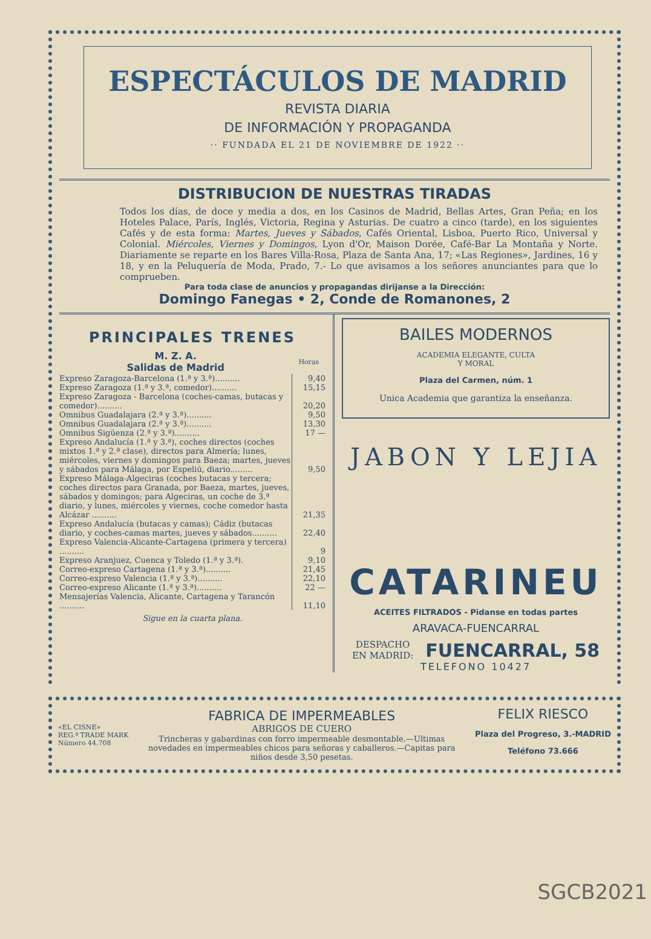ESPECTÁCULOS DE MADRID
REVISTA DIARIA
DE INFORMACIÓN Y PROPAGANDA
·· FUNDADA EL 21 DE NOVIEMBRE DE 1922 ··
DISTRIBUCION DE NUESTRAS TIRADAS
Todos los días, de doce y media a dos, en los Casinos de Madrid, Bellas Artes, Gran Peña; en los Hoteles Palace, París, Inglés, Victoria, Regina y Asturias. De cuatro a cinco (tarde), en los siguientes Cafés y de esta forma: Martes, Jueves y Sábados, Cafés Oriental, Lisboa, Puerto Rico, Universal y Colonial. Miércoles, Viernes y Domingos, Lyon d'Or, Maison Dorée, Café-Bar La Montaña y Norte. Diariamente se reparte en los Bares Villa-Rosa, Plaza de Santa Ana, 17; «Las Regiones», Jardines, 16 y 18, y en la Peluquería de Moda, Prado, 7.- Lo que avisamos a los señores anunciantes para que lo comprueben.
Para toda clase de anuncios y propagandas dirijanse a la Dirección:
Domingo Fanegas • 2, Conde de Romanones, 2
PRINCIPALES TRENES
| M. Z. A. Salidas de Madrid | Horas |
| --- | --- |
| Expreso Zaragoza-Barcelona (1.ª y 3.ª).......... | 9,40 |
| Expreso Zaragoza (1.ª y 3.ª, comedor).......... | 15,15 |
| Expreso Zaragoza - Barcelona (coches-camas, butacas y comedor).......... | 20,20 |
| Omnibus Guadalajara (2.ª y 3.ª).......... | 9,50 |
| Omnibus Guadalajara (2.ª y 3.ª).......... | 13,30 |
| Omnibus Sigüenza (2.ª y 3.ª).......... | 17 — |
| Expreso Andalucía (1.ª y 3.ª), coches directos (coches mixtos 1.ª y 2.ª clase), directos para Almería; lunes, miércoles, viernes y domingos para Baeza; martes, jueves y sábados para Málaga, por Espeliú, diario......... | 9,50 |
| Expreso Málaga-Algeciras (coches butacas y tercera; coches directos para Granada, por Baeza, martes, jueves, sábados y domingos; para Algeciras, un coche de 3.ª diario, y lunes, miércoles y viernes, coche comedor hasta Alcázar .......... | 21,35 |
| Expreso Andalucía (butacas y camas); Cádiz (butacas diario, y coches-camas martes, jueves y sábados.......... | 22,40 |
| Expreso Valencia-Alicante-Cartagena (primera y tercera) .......... | 9 |
| Expreso Aranjuez, Cuenca y Toledo (1.ª y 3.ª). | 9,10 |
| Correo-expreso Cartagena (1.ª y 3.ª).......... | 21,45 |
| Correo-expreso Valencia (1.ª y 3.ª).......... | 22,10 |
| Correo-expreso Alicante (1.ª y 3.ª).......... | 22 — |
| Mensajerías Valencia, Alicante, Cartagena y Tarancón .......... | 11,10 |
Sigue en la cuarta plana.
BAILES MODERNOS
ACADEMIA ELEGANTE, CULTA
Y MORAL
Plaza del Carmen, núm. 1
Unica Academia que garantiza la enseñanza.
JABON Y LEJIA
CATARINEU
ACEITES FILTRADOS - Pidanse en todas partes
ARAVACA-FUENCARRAL
DESPACHO
EN MADRID: FUENCARRAL, 58
TELEFONO 10427
«EL CISNE»
REG.º TRADE MARK
Número 44.708
FABRICA DE IMPERMEABLES
ABRIGOS DE CUERO
Trincheras y gabardinas con forro impermeable desmontable.—Ultimas novedades en impermeables chicos para señoras y caballeros.—Capitas para niños desde 3,50 pesetas.
FELIX RIESCO
Plaza del Progreso, 3.-MADRID
Teléfono 73.666
SGCB2021